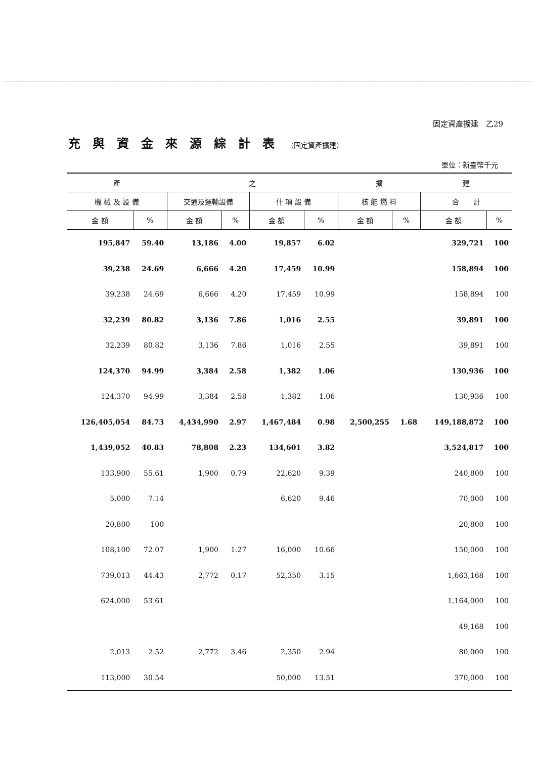固定資產擴建　乙29
充與資金來源綜計表（固定資產擴建）
單位：新臺幣千元
| 產 | | 之 | | | | 擴 | | 建 | |
| --- | --- | --- | --- | --- | --- | --- | --- | --- | --- |
| 機 械 及 設 備 | | 交通及運輸設備 | | 什 項 設 備 | | 核 能 燃 料 | | 合 計 | |
| 金 額 | % | 金 額 | % | 金 額 | % | 金 額 | % | 金 額 | % |
| 195,847 | 59.40 | 13,186 | 4.00 | 19,857 | 6.02 | | | 329,721 | 100 |
| 39,238 | 24.69 | 6,666 | 4.20 | 17,459 | 10.99 | | | 158,894 | 100 |
| 39,238 | 24.69 | 6,666 | 4.20 | 17,459 | 10.99 | | | 158,894 | 100 |
| 32,239 | 80.82 | 3,136 | 7.86 | 1,016 | 2.55 | | | 39,891 | 100 |
| 32,239 | 80.82 | 3,136 | 7.86 | 1,016 | 2.55 | | | 39,891 | 100 |
| 124,370 | 94.99 | 3,384 | 2.58 | 1,382 | 1.06 | | | 130,936 | 100 |
| 124,370 | 94.99 | 3,384 | 2.58 | 1,382 | 1.06 | | | 130,936 | 100 |
| 126,405,054 | 84.73 | 4,434,990 | 2.97 | 1,467,484 | 0.98 | 2,500,255 | 1.68 | 149,188,872 | 100 |
| 1,439,052 | 40.83 | 78,808 | 2.23 | 134,601 | 3.82 | | | 3,524,817 | 100 |
| 133,900 | 55.61 | 1,900 | 0.79 | 22,620 | 9.39 | | | 240,800 | 100 |
| 5,000 | 7.14 | | | 6,620 | 9.46 | | | 70,000 | 100 |
| 20,800 | 100 | | | | | | | 20,800 | 100 |
| 108,100 | 72.07 | 1,900 | 1.27 | 16,000 | 10.66 | | | 150,000 | 100 |
| 739,013 | 44.43 | 2,772 | 0.17 | 52,350 | 3.15 | | | 1,663,168 | 100 |
| 624,000 | 53.61 | | | | | | | 1,164,000 | 100 |
| | | | | | | | | 49,168 | 100 |
| 2,013 | 2.52 | 2,772 | 3.46 | 2,350 | 2.94 | | | 80,000 | 100 |
| 113,000 | 30.54 | | | 50,000 | 13.51 | | | 370,000 | 100 |